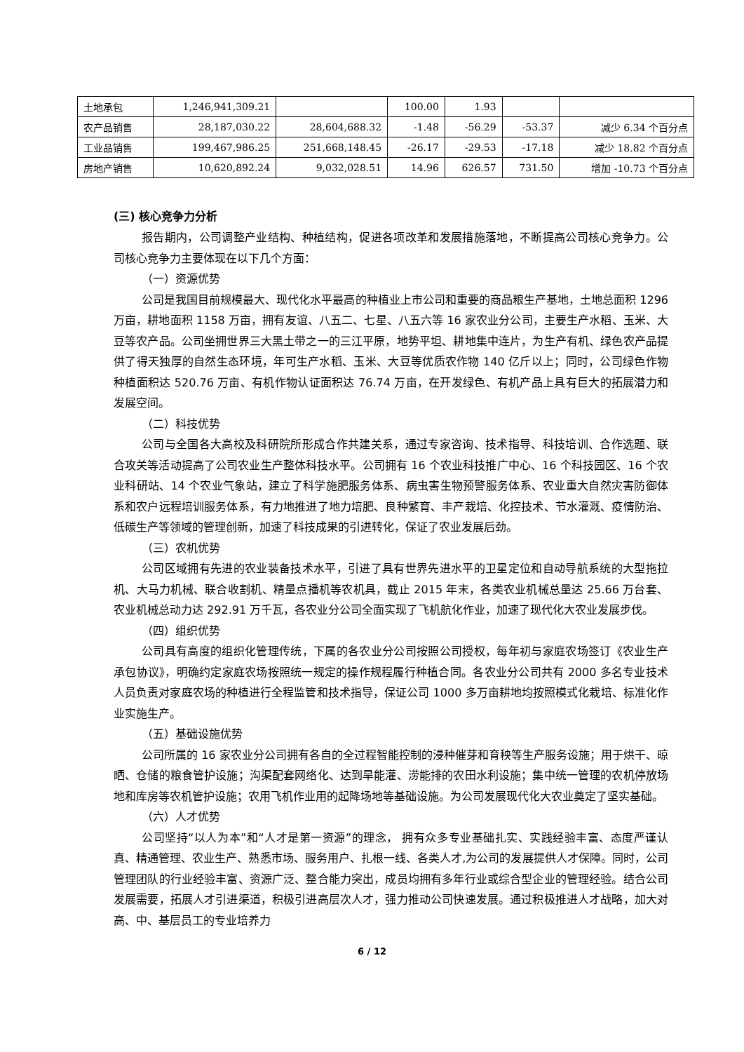| 土地承包 | 1,246,941,309.21 | | 100.00 | 1.93 | | |
| 农产品销售 | 28,187,030.22 | 28,604,688.32 | -1.48 | -56.29 | -53.37 | 减少 6.34 个百分点 |
| 工业品销售 | 199,467,986.25 | 251,668,148.45 | -26.17 | -29.53 | -17.18 | 减少 18.82 个百分点 |
| 房地产销售 | 10,620,892.24 | 9,032,028.51 | 14.96 | 626.57 | 731.50 | 增加 -10.73 个百分点 |
(三) 核心竞争力分析
报告期内，公司调整产业结构、种植结构，促进各项改革和发展措施落地，不断提高公司核心竞争力。公司核心竞争力主要体现在以下几个方面：
（一）资源优势
公司是我国目前规模最大、现代化水平最高的种植业上市公司和重要的商品粮生产基地，土地总面积 1296 万亩，耕地面积 1158 万亩，拥有友谊、八五二、七星、八五六等 16 家农业分公司，主要生产水稻、玉米、大豆等农产品。公司坐拥世界三大黑土带之一的三江平原，地势平坦、耕地集中连片，为生产有机、绿色农产品提供了得天独厚的自然生态环境，年可生产水稻、玉米、大豆等优质农作物 140 亿斤以上；同时，公司绿色作物种植面积达 520.76 万亩、有机作物认证面积达 76.74 万亩，在开发绿色、有机产品上具有巨大的拓展潜力和发展空间。
（二）科技优势
公司与全国各大高校及科研院所形成合作共建关系，通过专家咨询、技术指导、科技培训、合作选题、联合攻关等活动提高了公司农业生产整体科技水平。公司拥有 16 个农业科技推广中心、16 个科技园区、16 个农业科研站、14 个农业气象站，建立了科学施肥服务体系、病虫害生物预警服务体系、农业重大自然灾害防御体系和农户远程培训服务体系，有力地推进了地力培肥、良种繁育、丰产栽培、化控技术、节水灌溉、疫情防治、低碳生产等领域的管理创新，加速了科技成果的引进转化，保证了农业发展后劲。
（三）农机优势
公司区域拥有先进的农业装备技术水平，引进了具有世界先进水平的卫星定位和自动导航系统的大型拖拉机、大马力机械、联合收割机、精量点播机等农机具，截止 2015 年末，各类农业机械总量达 25.66 万台套、农业机械总动力达 292.91 万千瓦，各农业分公司全面实现了飞机航化作业，加速了现代化大农业发展步伐。
（四）组织优势
公司具有高度的组织化管理传统，下属的各农业分公司按照公司授权，每年初与家庭农场签订《农业生产承包协议》，明确约定家庭农场按照统一规定的操作规程履行种植合同。各农业分公司共有 2000 多名专业技术人员负责对家庭农场的种植进行全程监管和技术指导，保证公司 1000 多万亩耕地均按照模式化栽培、标准化作业实施生产。
（五）基础设施优势
公司所属的 16 家农业分公司拥有各自的全过程智能控制的浸种催芽和育秧等生产服务设施；用于烘干、晾晒、仓储的粮食管护设施；沟渠配套网络化、达到旱能灌、涝能排的农田水利设施；集中统一管理的农机停放场地和库房等农机管护设施；农用飞机作业用的起降场地等基础设施。为公司发展现代化大农业奠定了坚实基础。
（六）人才优势
公司坚持“以人为本”和“人才是第一资源”的理念， 拥有众多专业基础扎实、实践经验丰富、态度严谨认真、精通管理、农业生产、熟悉市场、服务用户、扎根一线、各类人才,为公司的发展提供人才保障。同时，公司管理团队的行业经验丰富、资源广泛、整合能力突出，成员均拥有多年行业或综合型企业的管理经验。结合公司发展需要，拓展人才引进渠道，积极引进高层次人才，强力推动公司快速发展。通过积极推进人才战略，加大对高、中、基层员工的专业培养力
6 / 12